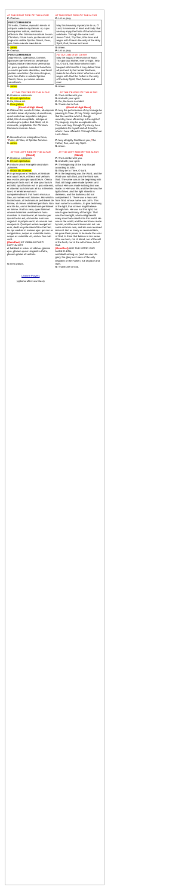| AT THE RIGHT SIDE OF THE ALTAR P: Orémus. | AT THE RIGHT SIDE OF THE ALTAR P: Let us pray. |
| POSTCOMMUNION Sit nobis, Dómine, reparátio mentis et córporis cæléste mystérium: ut, cujus exséquimur cultum, sentiámus efféctum. Per Dóminum nostrum Jesum Christum, Filium tuum, qui tecum vivit et regnat in unitáte Spíritus Sancti, Deus, per ómnia sǽcula sæculórum. | May this heavenly mystery be to us, O Lord, for renewal of mind and body: that we may enjoy the fruits of that which we celebrate. Through the same Lord Jesus Christ, Thy Son, Who lives and reigns with Thee in the unity of the Holy Spirit, God, forever and ever. |
| S: Amen. P: Orémus. | S: Amen. P: Let us pray. |
| POSTCOMMUNION Adjuvet nos, quǽsumus, Dómine, gloriósæ tuæ Genetrícis sempérque Vírginis Maríæ intercéssio veneránda: ut, quos perpétuis cumulávit benefíciis, a cunctis perículis absolútos, sua fáciat pietáte concórdes: Qui vivis et regnas, cum Deo Patre in unitáte Spíritus Sancti, Deus, per ómnia sǽcula sæculórum. | For Our Lady of Mt. Carmel May the august intercession of Mary, Thy glorious Mother, ever a virgin, help us, O Lord, that those whom it hath heaped with benefits it may deliver from all peril and by her tender kindness, make to be of one mind. Who lives and reigns with God the Father in the unity of the Holy Spirit, God, forever and ever. |
| S: Amen. | S: Amen. |
| AT THE CENTER OF THE ALTAR P: Dóminus vobíscum. S: Et cum spíritu tuo. P: Ite, Missa est. S: Deo grátias. (Kneel at High Mass) P: Pláceat tibi, sancta Trínitas, obséquium servitútis meæ: et præsta; ut sacrifícium, quod óculis tuæ majestátis indígnus óbtuli, tibi sit acceptábile, mihíque et ómnibus pro quibus illud óbtuli, sit, te miseránte, propitiábile. Per Christum Dóminum nostrum. Amen. P: Benedícat vos omnípotens Deus, † Pater, et Fílius, et Spíritus Sanctus. S: Amen. | AT THE CENTER OF THE ALTAR P: The Lord be with you. S: And with your spirit. P: Go, the Mass is ended. S: Thanks be to God. (Kneel at High Mass) P: May the performance of my homage be pleasing to Thee, O holy Trinity: and grant that the sacrifice which I, though unworthy, have offered up in the sight of Thy majesty, may be acceptable unto Thee, and may, through Thy mercy, be a propitiation for myself and all those for whom I have offered it. Through Christ our Lord. Amen. P: May almighty God bless you, † the Father, Son, and Holy Spirit. S: Amen. |
| AT THE LEFT SIDE OF THE ALTAR (Stand) P: Dóminus vobíscum. S: Et cum spíritu tuo. P: Inítium sancti Evangélii secúndum Joánnem. S: Glória tibi, Dómine. P: In princípio erat Verbum, et Verbum erat apud Deum, et Deus erat Verbum. Hoc erat in princípio apud Deum. Omnia per ipsum facta sunt: et sine ipso factum est nihil, quod factum est: in ipso vita erat, et vita erat lux hóminum: et lux in ténebris lucet, et ténebræ eam non comprehendérunt. Fuit homo missus a Deo, cui nomen erat Joánnes. Hic venit in testimónium, ut testimónium perhibéret de lúmine, ut omnes créderent per illum. Non erat ille lux, sed ut testimónium perhibéret de lúmine. Erat lux vera, quæ illúminat omnem hóminem veniéntem in hunc mundum. In mundo erat, et mundus per ipsum factus est, et mundus eum non cognóvit. In própria venit, et sui eum non recepérunt. Quotquot autem recepérunt eum, dedit eis potestátem fílios Dei fíeri, his qui credunt in nómine ejus: qui non ex sanguínibus, neque ex voluntáte carnis, neque ex voluntáte viri, sed ex Deo nati sunt. (Genuflect) ET VERBUM CARO FACTUM EST et habitávit in nobis: et vídimus glóriam ejus, glóriam quasi Unigéniti a Patre, plenum grátiæ et veritátis. S: Deo grátias. | AT THE LEFT SIDE OF THE ALTAR (Stand) P: The Lord be with you. S: And with your spirit. P: The beginning of the holy Gospel according to John. S: Glory be to Thee, O Lord. P: In the beginning was the Word, and the Word was with God, and the Word was God. The same was in the beginning with God. All things were made by Him: and without Him was made nothing that was made. In Him was life, and the life was the light of men. And the light shineth in darkness, and the darkness did not comprehend it. There was a man sent from God, whose name was John. This man came for a witness, to give testimony of the light, that all men might believe through him. He was not that light, but was to give testimony of the light. That was the true light, which enlighteneth every man that cometh into this world. He was in the world, and the world was made by Him, and the world knew Him not. He came unto His own, and His own received Him not. But as many as received Him, He gave them power to be made the sons of God, to them that believe in His name. Who are born, not of blood, nor of the will of the flesh, nor of the will of man, but of God. (Genuflect) AND THE WORD WAS MADE FLESH, and dwelt among us, (and we saw His glory, the glory as it were of the only begotten of the Father,) full of grace and truth. S: Thanks be to God. |
Leonine Prayers
(optional after Low Mass)